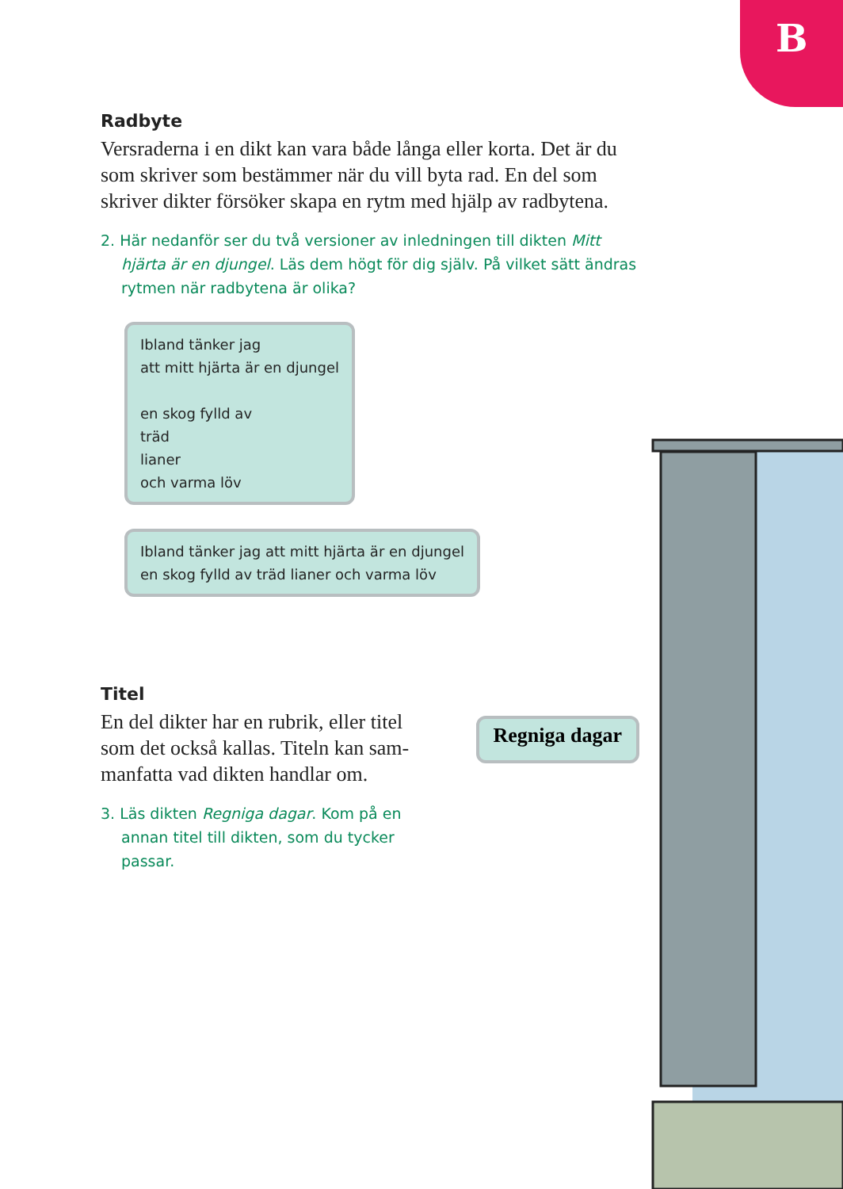B
Radbyte
Versraderna i en dikt kan vara både långa eller korta. Det är du som skriver som bestämmer när du vill byta rad. En del som skriver dikter försöker skapa en rytm med hjälp av radbytena.
2. Här nedanför ser du två versioner av inledningen till dikten Mitt hjärta är en djungel. Läs dem högt för dig själv. På vilket sätt ändras rytmen när radbytena är olika?
Ibland tänker jag
att mitt hjärta är en djungel
en skog fylld av
träd
lianer
och varma löv
Ibland tänker jag att mitt hjärta är en djungel
en skog fylld av träd lianer och varma löv
Titel
En del dikter har en rubrik, eller titel som det också kallas. Titeln kan sam­manfatta vad dikten handlar om.
3. Läs dikten Regniga dagar. Kom på en annan titel till dikten, som du tycker passar.
Regniga dagar